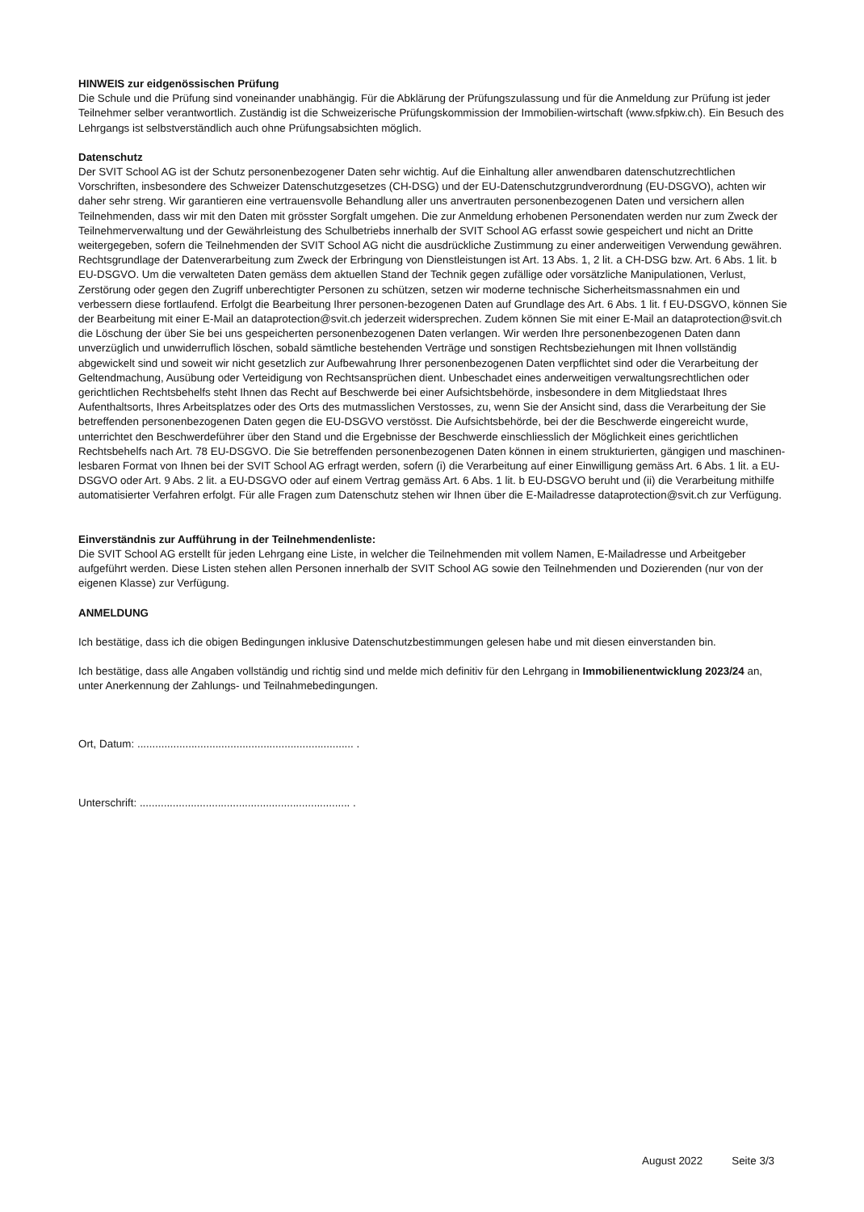HINWEIS zur eidgenössischen Prüfung
Die Schule und die Prüfung sind voneinander unabhängig. Für die Abklärung der Prüfungszulassung und für die Anmeldung zur Prüfung ist jeder Teilnehmer selber verantwortlich. Zuständig ist die Schweizerische Prüfungskommission der Immobilien-wirtschaft (www.sfpkiw.ch). Ein Besuch des Lehrgangs ist selbstverständlich auch ohne Prüfungsabsichten möglich.
Datenschutz
Der SVIT School AG ist der Schutz personenbezogener Daten sehr wichtig. Auf die Einhaltung aller anwendbaren datenschutzrechtlichen Vorschriften, insbesondere des Schweizer Datenschutzgesetzes (CH-DSG) und der EU-Datenschutzgrundverordnung (EU-DSGVO), achten wir daher sehr streng. Wir garantieren eine vertrauensvolle Behandlung aller uns anvertrauten personenbezogenen Daten und versichern allen Teilnehmenden, dass wir mit den Daten mit grösster Sorgfalt umgehen. Die zur Anmeldung erhobenen Personendaten werden nur zum Zweck der Teilnehmerverwaltung und der Gewährleistung des Schulbetriebs innerhalb der SVIT School AG erfasst sowie gespeichert und nicht an Dritte weitergegeben, sofern die Teilnehmenden der SVIT School AG nicht die ausdrückliche Zustimmung zu einer anderweitigen Verwendung gewähren. Rechtsgrundlage der Datenverarbeitung zum Zweck der Erbringung von Dienstleistungen ist Art. 13 Abs. 1, 2 lit. a CH-DSG bzw. Art. 6 Abs. 1 lit. b EU-DSGVO. Um die verwalteten Daten gemäss dem aktuellen Stand der Technik gegen zufällige oder vorsätzliche Manipulationen, Verlust, Zerstörung oder gegen den Zugriff unberechtigter Personen zu schützen, setzen wir moderne technische Sicherheitsmassnahmen ein und verbessern diese fortlaufend. Erfolgt die Bearbeitung Ihrer personen-bezogenen Daten auf Grundlage des Art. 6 Abs. 1 lit. f EU-DSGVO, können Sie der Bearbeitung mit einer E-Mail an dataprotection@svit.ch jederzeit widersprechen. Zudem können Sie mit einer E-Mail an dataprotection@svit.ch die Löschung der über Sie bei uns gespeicherten personenbezogenen Daten verlangen. Wir werden Ihre personenbezogenen Daten dann unverzüglich und unwiderruflich löschen, sobald sämtliche bestehenden Verträge und sonstigen Rechtsbeziehungen mit Ihnen vollständig abgewickelt sind und soweit wir nicht gesetzlich zur Aufbewahrung Ihrer personenbezogenen Daten verpflichtet sind oder die Verarbeitung der Geltendmachung, Ausübung oder Verteidigung von Rechtsansprüchen dient. Unbeschadet eines anderweitigen verwaltungsrechtlichen oder gerichtlichen Rechtsbehelfs steht Ihnen das Recht auf Beschwerde bei einer Aufsichtsbehörde, insbesondere in dem Mitgliedstaat Ihres Aufenthaltsorts, Ihres Arbeitsplatzes oder des Orts des mutmasslichen Verstosses, zu, wenn Sie der Ansicht sind, dass die Verarbeitung der Sie betreffenden personenbezogenen Daten gegen die EU-DSGVO verstösst. Die Aufsichtsbehörde, bei der die Beschwerde eingereicht wurde, unterrichtet den Beschwerdeführer über den Stand und die Ergebnisse der Beschwerde einschliesslich der Möglichkeit eines gerichtlichen Rechtsbehelfs nach Art. 78 EU-DSGVO. Die Sie betreffenden personenbezogenen Daten können in einem strukturierten, gängigen und maschinen-lesbaren Format von Ihnen bei der SVIT School AG erfragt werden, sofern (i) die Verarbeitung auf einer Einwilligung gemäss Art. 6 Abs. 1 lit. a EU-DSGVO oder Art. 9 Abs. 2 lit. a EU-DSGVO oder auf einem Vertrag gemäss Art. 6 Abs. 1 lit. b EU-DSGVO beruht und (ii) die Verarbeitung mithilfe automatisierter Verfahren erfolgt. Für alle Fragen zum Datenschutz stehen wir Ihnen über die E-Mailadresse dataprotection@svit.ch zur Verfügung.
Einverständnis zur Aufführung in der Teilnehmendenliste:
Die SVIT School AG erstellt für jeden Lehrgang eine Liste, in welcher die Teilnehmenden mit vollem Namen, E-Mailadresse und Arbeitgeber aufgeführt werden. Diese Listen stehen allen Personen innerhalb der SVIT School AG sowie den Teilnehmenden und Dozierenden (nur von der eigenen Klasse) zur Verfügung.
ANMELDUNG
Ich bestätige, dass ich die obigen Bedingungen inklusive Datenschutzbestimmungen gelesen habe und mit diesen einverstanden bin.
Ich bestätige, dass alle Angaben vollständig und richtig sind und melde mich definitiv für den Lehrgang in Immobilienentwicklung 2023/24 an, unter Anerkennung der Zahlungs- und Teilnahmebedingungen.
Ort, Datum: ........................................................................ .
Unterschrift: ...................................................................... .
August 2022 Seite 3/3